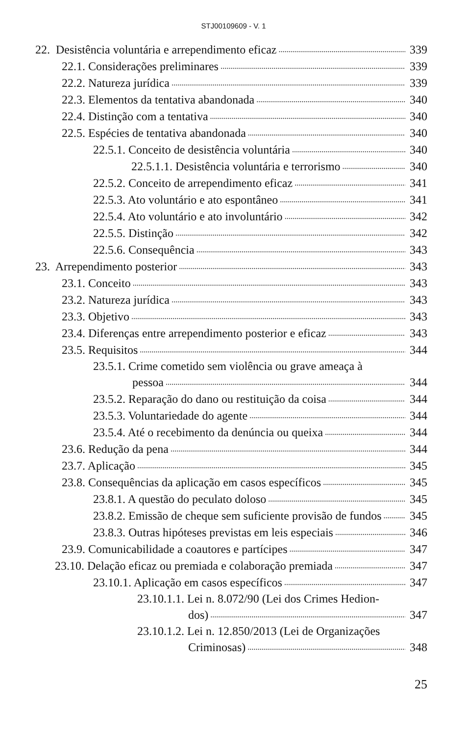STJ00109609 - V. 1
22. Desistência voluntária e arrependimento eficaz 339
22.1. Considerações preliminares 339
22.2. Natureza jurídica 339
22.3. Elementos da tentativa abandonada 340
22.4. Distinção com a tentativa 340
22.5. Espécies de tentativa abandonada 340
22.5.1. Conceito de desistência voluntária 340
22.5.1.1. Desistência voluntária e terrorismo 340
22.5.2. Conceito de arrependimento eficaz 341
22.5.3. Ato voluntário e ato espontâneo 341
22.5.4. Ato voluntário e ato involuntário 342
22.5.5. Distinção 342
22.5.6. Consequência 343
23. Arrependimento posterior 343
23.1. Conceito 343
23.2. Natureza jurídica 343
23.3. Objetivo 343
23.4. Diferenças entre arrependimento posterior e eficaz 343
23.5. Requisitos 344
23.5.1. Crime cometido sem violência ou grave ameaça à
pessoa 344
23.5.2. Reparação do dano ou restituição da coisa 344
23.5.3. Voluntariedade do agente 344
23.5.4. Até o recebimento da denúncia ou queixa 344
23.6. Redução da pena 344
23.7. Aplicação 345
23.8. Consequências da aplicação em casos específicos 345
23.8.1. A questão do peculato doloso 345
23.8.2. Emissão de cheque sem suficiente provisão de fundos 345
23.8.3. Outras hipóteses previstas em leis especiais 346
23.9. Comunicabilidade a coautores e partícipes 347
23.10. Delação eficaz ou premiada e colaboração premiada 347
23.10.1. Aplicação em casos específicos 347
23.10.1.1. Lei n. 8.072/90 (Lei dos Crimes Hedion-
dos) 347
23.10.1.2. Lei n. 12.850/2013 (Lei de Organizações
Criminosas) 348
25